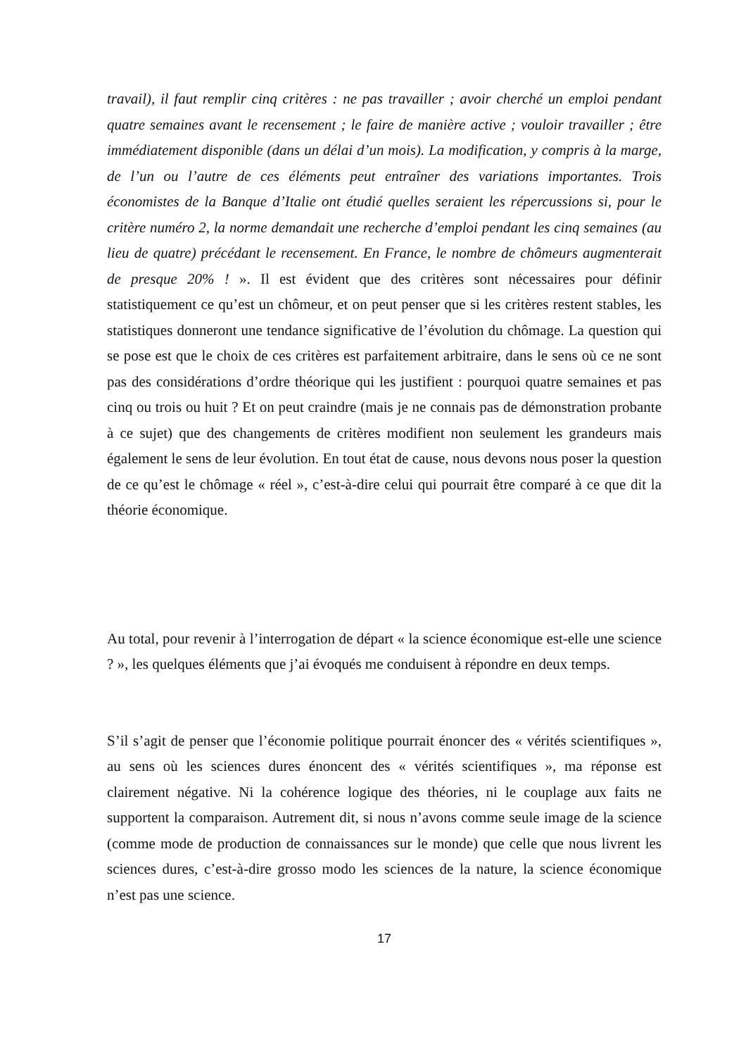travail), il faut remplir cinq critères : ne pas travailler ; avoir cherché un emploi pendant quatre semaines avant le recensement ; le faire de manière active ; vouloir travailler ; être immédiatement disponible (dans un délai d’un mois). La modification, y compris à la marge, de l’un ou l’autre de ces éléments peut entraîner des variations importantes. Trois économistes de la Banque d’Italie ont étudié quelles seraient les répercussions si, pour le critère numéro 2, la norme demandait une recherche d’emploi pendant les cinq semaines (au lieu de quatre) précédant le recensement. En France, le nombre de chômeurs augmenterait de presque 20% ! ». Il est évident que des critères sont nécessaires pour définir statistiquement ce qu’est un chômeur, et on peut penser que si les critères restent stables, les statistiques donneront une tendance significative de l’évolution du chômage. La question qui se pose est que le choix de ces critères est parfaitement arbitraire, dans le sens où ce ne sont pas des considérations d’ordre théorique qui les justifient : pourquoi quatre semaines et pas cinq ou trois ou huit ? Et on peut craindre (mais je ne connais pas de démonstration probante à ce sujet) que des changements de critères modifient non seulement les grandeurs mais également le sens de leur évolution. En tout état de cause, nous devons nous poser la question de ce qu’est le chômage « réel », c’est-à-dire celui qui pourrait être comparé à ce que dit la théorie économique.
Au total, pour revenir à l’interrogation de départ « la science économique est-elle une science ? », les quelques éléments que j’ai évoqués me conduisent à répondre en deux temps.
S’il s’agit de penser que l’économie politique pourrait énoncer des « vérités scientifiques », au sens où les sciences dures énoncent des « vérités scientifiques », ma réponse est clairement négative. Ni la cohérence logique des théories, ni le couplage aux faits ne supportent la comparaison. Autrement dit, si nous n’avons comme seule image de la science (comme mode de production de connaissances sur le monde) que celle que nous livrent les sciences dures, c’est-à-dire grosso modo les sciences de la nature, la science économique n’est pas une science.
17